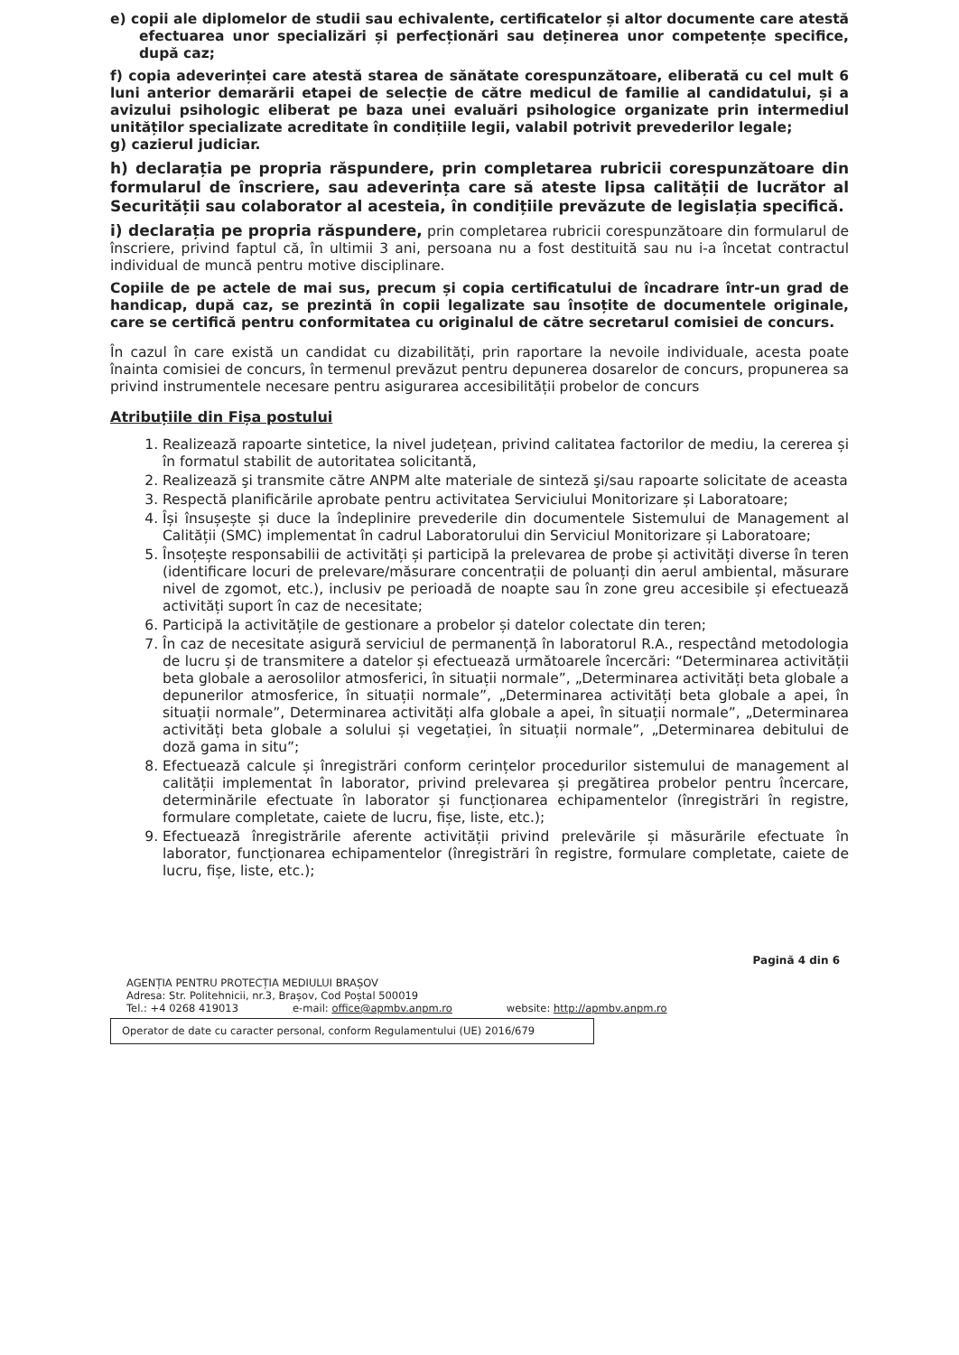e) copii ale diplomelor de studii sau echivalente, certificatelor și altor documente care atestă efectuarea unor specializări și perfecționări sau deținerea unor competențe specifice, după caz;
f) copia adeverinței care atestă starea de sănătate corespunzătoare, eliberată cu cel mult 6 luni anterior demarării etapei de selecție de către medicul de familie al candidatului, și a avizului psihologic eliberat pe baza unei evaluări psihologice organizate prin intermediul unităților specializate acreditate în condițiile legii, valabil potrivit prevederilor legale;
g) cazierul judiciar.
h) declarația pe propria răspundere, prin completarea rubricii corespunzătoare din formularul de înscriere, sau adeverința care să ateste lipsa calității de lucrător al Securității sau colaborator al acesteia, în condițiile prevăzute de legislația specifică.
i) declarația pe propria răspundere, prin completarea rubricii corespunzătoare din formularul de înscriere, privind faptul că, în ultimii 3 ani, persoana nu a fost destituită sau nu i-a încetat contractul individual de muncă pentru motive disciplinare.
Copiile de pe actele de mai sus, precum și copia certificatului de încadrare într-un grad de handicap, după caz, se prezintă în copii legalizate sau însoțite de documentele originale, care se certifică pentru conformitatea cu originalul de către secretarul comisiei de concurs.
În cazul în care există un candidat cu dizabilități, prin raportare la nevoile individuale, acesta poate înainta comisiei de concurs, în termenul prevăzut pentru depunerea dosarelor de concurs, propunerea sa privind instrumentele necesare pentru asigurarea accesibilității probelor de concurs
Atribuțiile din Fișa postului
1. Realizează rapoarte sintetice, la nivel județean, privind calitatea factorilor de mediu, la cererea și în formatul stabilit de autoritatea solicitantă,
2. Realizează şi transmite către ANPM alte materiale de sinteză şi/sau rapoarte solicitate de aceasta
3. Respectă planificările aprobate pentru activitatea Serviciului Monitorizare și Laboratoare;
4. Își însușește și duce la îndeplinire prevederile din documentele Sistemului de Management al Calității (SMC) implementat în cadrul Laboratorului din Serviciul Monitorizare și Laboratoare;
5. Însoțește responsabilii de activități și participă la prelevarea de probe și activități diverse în teren (identificare locuri de prelevare/măsurare concentrații de poluanți din aerul ambiental, măsurare nivel de zgomot, etc.), inclusiv pe perioadă de noapte sau în zone greu accesibile și efectuează activități suport în caz de necesitate;
6. Participă la activitățile de gestionare a probelor și datelor colectate din teren;
7. În caz de necesitate asigură serviciul de permanență în laboratorul R.A., respectând metodologia de lucru și de transmitere a datelor și efectuează următoarele încercări: “Determinarea activității beta globale a aerosolilor atmosferici, în situații normale”, „Determinarea activități beta globale a depunerilor atmosferice, în situații normale”, „Determinarea activități beta globale a apei, în situații normale”, Determinarea activități alfa globale a apei, în situații normale”, „Determinarea activități beta globale a solului și vegetației, în situații normale”, „Determinarea debitului de doză gama in situ”;
8. Efectuează calcule și înregistrări conform cerințelor procedurilor sistemului de management al calității implementat în laborator, privind prelevarea și pregătirea probelor pentru încercare, determinările efectuate în laborator și funcționarea echipamentelor (înregistrări în registre, formulare completate, caiete de lucru, fișe, liste, etc.);
9. Efectuează înregistrările aferente activității privind prelevările și măsurările efectuate în laborator, funcționarea echipamentelor (înregistrări în registre, formulare completate, caiete de lucru, fișe, liste, etc.);
Pagină 4 din 6
AGENȚIA PENTRU PROTECȚIA MEDIULUI BRAȘOV
Adresa: Str. Politehnicii, nr.3, Brașov, Cod Poștal 500019
Tel.: +4 0268 419013 e-mail: office@apmbv.anpm.ro website: http://apmbv.anpm.ro
Operator de date cu caracter personal, conform Regulamentului (UE) 2016/679